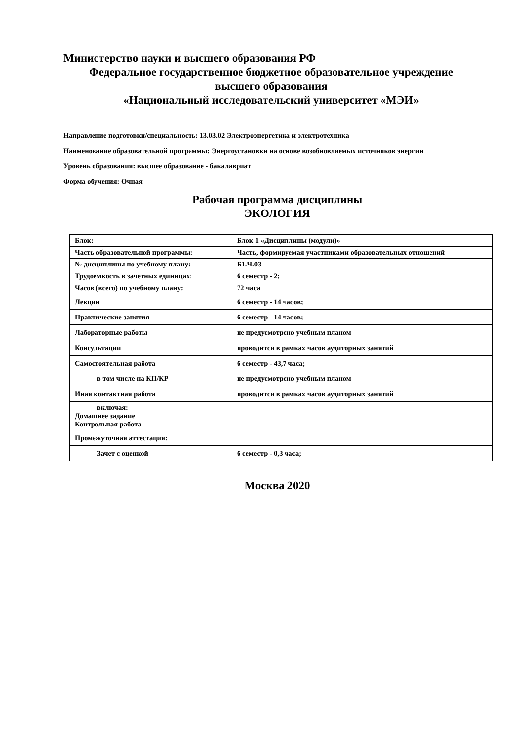Министерство науки и высшего образования РФ
Федеральное государственное бюджетное образовательное учреждение
высшего образования
«Национальный исследовательский университет «МЭИ»
Направление подготовки/специальность: 13.03.02 Электроэнергетика и электротехника
Наименование образовательной программы: Энергоустановки на основе возобновляемых источников энергии
Уровень образования: высшее образование - бакалавриат
Форма обучения: Очная
Рабочая программа дисциплины
ЭКОЛОГИЯ
| Блок: | Блок 1 «Дисциплины (модули)» |
| Часть образовательной программы: | Часть, формируемая участниками образовательных отношений |
| № дисциплины по учебному плану: | Б1.Ч.03 |
| Трудоемкость в зачетных единицах: | 6 семестр - 2; |
| Часов (всего) по учебному плану: | 72 часа |
| Лекции | 6 семестр - 14 часов; |
| Практические занятия | 6 семестр - 14 часов; |
| Лабораторные работы | не предусмотрено учебным планом |
| Консультации | проводится в рамках часов аудиторных занятий |
| Самостоятельная работа | 6 семестр - 43,7 часа; |
| в том числе на КП/КР | не предусмотрено учебным планом |
| Иная контактная работа | проводится в рамках часов аудиторных занятий |
| включая: Домашнее задание Контрольная работа | |
| Промежуточная аттестация: | |
| Зачет с оценкой | 6 семестр - 0,3 часа; |
Москва 2020